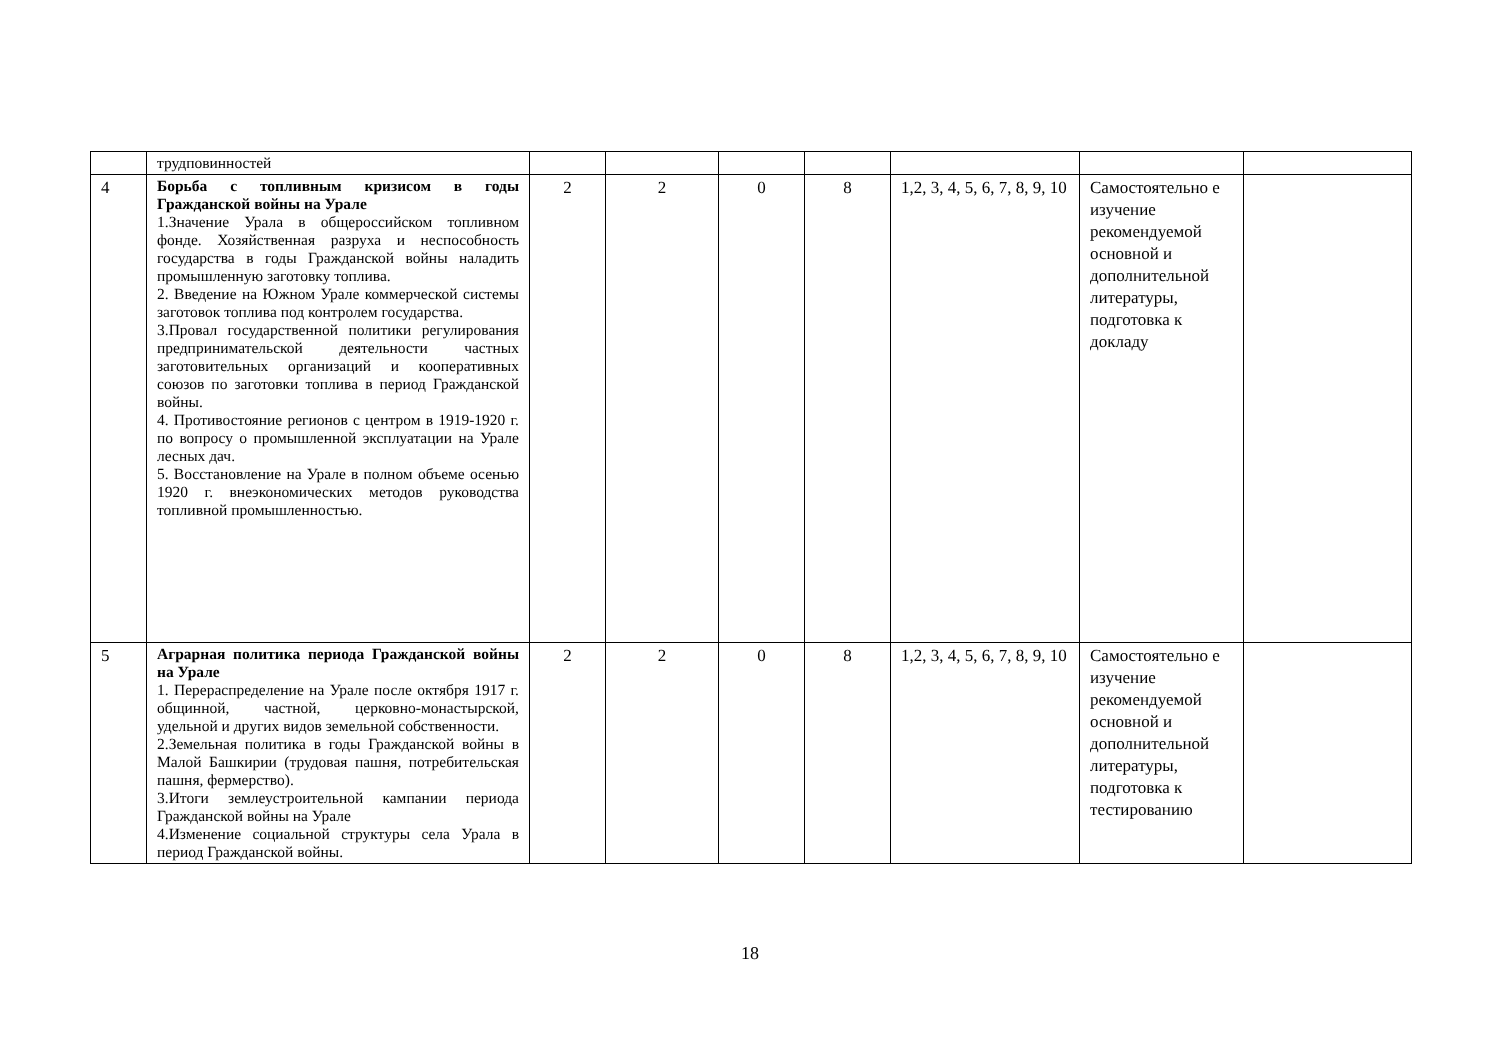| | трудповинностей | | | | | | | |
| 4 | Борьба с топливным кризисом в годы Гражданской войны на Урале 1.Значение Урала в общероссийском топливном фонде. Хозяйственная разруха и неспособность государства в годы Гражданской войны наладить промышленную заготовку топлива. 2. Введение на Южном Урале коммерческой системы заготовок топлива под контролем государства. 3.Провал государственной политики регулирования предпринимательской деятельности частных заготовительных организаций и кооперативных союзов по заготовки топлива в период Гражданской войны. 4. Противостояние регионов с центром в 1919-1920 г. по вопросу о промышленной эксплуатации на Урале лесных дач. 5. Восстановление на Урале в полном объеме осенью 1920 г. внеэкономических методов руководства топливной промышленностью. | 2 | 2 | 0 | 8 | 1,2, 3, 4, 5, 6, 7, 8, 9, 10 | Самостоятельно е изучение рекомендуемой основной и дополнительной литературы, подготовка к докладу | |
| 5 | Аграрная политика периода Гражданской войны на Урале 1. Перераспределение на Урале после октября 1917 г. общинной, частной, церковно-монастырской, удельной и других видов земельной собственности. 2.Земельная политика в годы Гражданской войны в Малой Башкирии (трудовая пашня, потребительская пашня, фермерство). 3.Итоги землеустроительной кампании периода Гражданской войны на Урале 4.Изменение социальной структуры села Урала в период Гражданской войны. | 2 | 2 | 0 | 8 | 1,2, 3, 4, 5, 6, 7, 8, 9, 10 | Самостоятельно е изучение рекомендуемой основной и дополнительной литературы, подготовка к тестированию | |
18